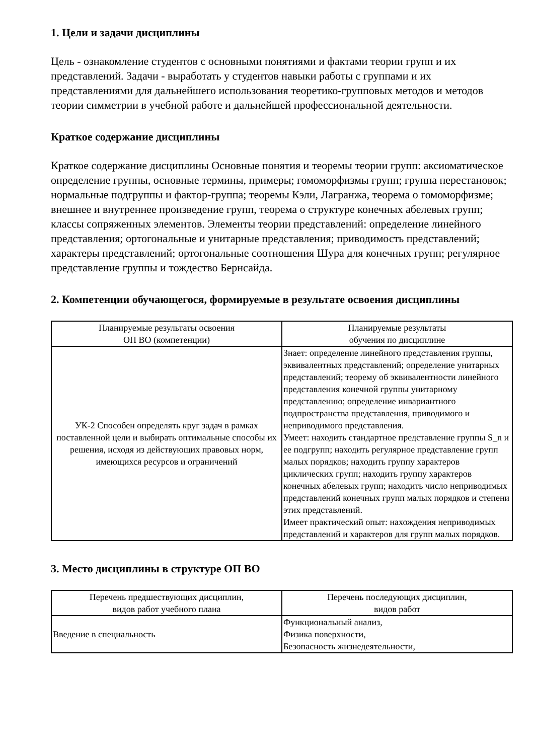1. Цели и задачи дисциплины
Цель - ознакомление студентов с основными понятиями и фактами теории групп и их представлений. Задачи - выработать у студентов навыки работы с группами и их представлениями для дальнейшего использования теоретико-групповых методов и методов теории симметрии в учебной работе и дальнейшей профессиональной деятельности.
Краткое содержание дисциплины
Краткое содержание дисциплины Основные понятия и теоремы теории групп: аксиоматическое определение группы, основные термины, примеры; гомоморфизмы групп; группа перестановок; нормальные подгруппы и фактор-группа; теоремы Кэли, Лагранжа, теорема о гомоморфизме; внешнее и внутреннее произведение групп, теорема о структуре конечных абелевых групп; классы сопряженных элементов. Элементы теории представлений: определение линейного представления; ортогональные и унитарные представления; приводимость представлений; характеры представлений; ортогональные соотношения Шура для конечных групп; регулярное представление группы и тождество Бернсайда.
2. Компетенции обучающегося, формируемые в результате освоения дисциплины
| Планируемые результаты освоения ОП ВО (компетенции) | Планируемые результаты обучения по дисциплине |
| --- | --- |
| УК-2 Способен определять круг задач в рамках поставленной цели и выбирать оптимальные способы их решения, исходя из действующих правовых норм, имеющихся ресурсов и ограничений | Знает: определение линейного представления группы, эквивалентных представлений; определение унитарных представлений; теорему об эквивалентности линейного представления конечной группы унитарному представлению; определение инвариантного подпространства представления, приводимого и неприводимого представления. Умеет: находить стандартное представление группы S_n и ее подгрупп; находить регулярное представление групп малых порядков; находить группу характеров циклических групп; находить группу характеров конечных абелевых групп; находить число неприводимых представлений конечных групп малых порядков и степени этих представлений. Имеет практический опыт: нахождения неприводимых представлений и характеров для групп малых порядков. |
3. Место дисциплины в структуре ОП ВО
| Перечень предшествующих дисциплин, видов работ учебного плана | Перечень последующих дисциплин, видов работ |
| --- | --- |
| Введение в специальность | Функциональный анализ, Физика поверхности, Безопасность жизнедеятельности, |